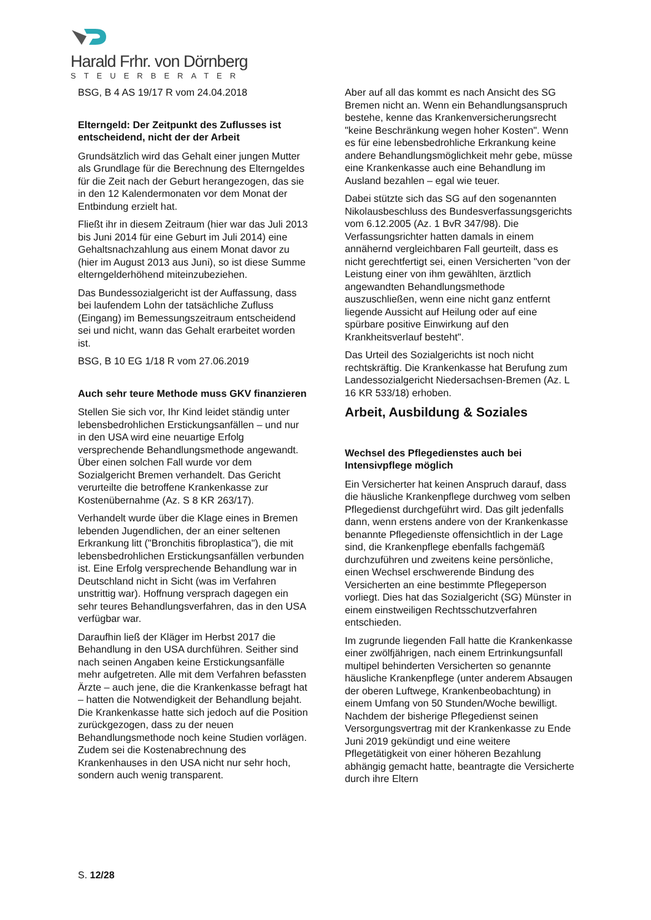Harald Frhr. von Dörnberg
STEUERBERATER
BSG, B 4 AS 19/17 R vom 24.04.2018
Elterngeld: Der Zeitpunkt des Zuflusses ist entscheidend, nicht der der Arbeit
Grundsätzlich wird das Gehalt einer jungen Mutter als Grundlage für die Berechnung des Elterngeldes für die Zeit nach der Geburt herangezogen, das sie in den 12 Kalendermonaten vor dem Monat der Entbindung erzielt hat.
Fließt ihr in diesem Zeitraum (hier war das Juli 2013 bis Juni 2014 für eine Geburt im Juli 2014) eine Gehaltsnachzahlung aus einem Monat davor zu (hier im August 2013 aus Juni), so ist diese Summe elterngelderhöhend miteinzubeziehen.
Das Bundessozialgericht ist der Auffassung, dass bei laufendem Lohn der tatsächliche Zufluss (Eingang) im Bemessungszeitraum entscheidend sei und nicht, wann das Gehalt erarbeitet worden ist.
BSG, B 10 EG 1/18 R vom 27.06.2019
Auch sehr teure Methode muss GKV finanzieren
Stellen Sie sich vor, Ihr Kind leidet ständig unter lebensbedrohlichen Erstickungsanfällen – und nur in den USA wird eine neuartige Erfolg versprechende Behandlungsmethode angewandt. Über einen solchen Fall wurde vor dem Sozialgericht Bremen verhandelt. Das Gericht verurteilte die betroffene Krankenkasse zur Kostenübernahme (Az. S 8 KR 263/17).
Verhandelt wurde über die Klage eines in Bremen lebenden Jugendlichen, der an einer seltenen Erkrankung litt ("Bronchitis fibroplastica"), die mit lebensbedrohlichen Erstickungsanfällen verbunden ist. Eine Erfolg versprechende Behandlung war in Deutschland nicht in Sicht (was im Verfahren unstrittig war). Hoffnung versprach dagegen ein sehr teures Behandlungsverfahren, das in den USA verfügbar war.
Daraufhin ließ der Kläger im Herbst 2017 die Behandlung in den USA durchführen. Seither sind nach seinen Angaben keine Erstickungsanfälle mehr aufgetreten. Alle mit dem Verfahren befassten Ärzte – auch jene, die die Krankenkasse befragt hat – hatten die Notwendigkeit der Behandlung bejaht. Die Krankenkasse hatte sich jedoch auf die Position zurückgezogen, dass zu der neuen Behandlungsmethode noch keine Studien vorlägen. Zudem sei die Kostenabrechnung des Krankenhauses in den USA nicht nur sehr hoch, sondern auch wenig transparent.
Aber auf all das kommt es nach Ansicht des SG Bremen nicht an. Wenn ein Behandlungsanspruch bestehe, kenne das Krankenversicherungsrecht "keine Beschränkung wegen hoher Kosten". Wenn es für eine lebensbedrohliche Erkrankung keine andere Behandlungsmöglichkeit mehr gebe, müsse eine Krankenkasse auch eine Behandlung im Ausland bezahlen – egal wie teuer.
Dabei stützte sich das SG auf den sogenannten Nikolausbeschluss des Bundesverfassungsgerichts vom 6.12.2005 (Az. 1 BvR 347/98). Die Verfassungsrichter hatten damals in einem annähernd vergleichbaren Fall geurteilt, dass es nicht gerechtfertigt sei, einen Versicherten "von der Leistung einer von ihm gewählten, ärztlich angewandten Behandlungsmethode auszuschließen, wenn eine nicht ganz entfernt liegende Aussicht auf Heilung oder auf eine spürbare positive Einwirkung auf den Krankheitsverlauf besteht".
Das Urteil des Sozialgerichts ist noch nicht rechtskräftig. Die Krankenkasse hat Berufung zum Landessozialgericht Niedersachsen-Bremen (Az. L 16 KR 533/18) erhoben.
Arbeit, Ausbildung & Soziales
Wechsel des Pflegedienstes auch bei Intensivpflege möglich
Ein Versicherter hat keinen Anspruch darauf, dass die häusliche Krankenpflege durchweg vom selben Pflegedienst durchgeführt wird. Das gilt jedenfalls dann, wenn erstens andere von der Krankenkasse benannte Pflegedienste offensichtlich in der Lage sind, die Krankenpflege ebenfalls fachgemäß durchzuführen und zweitens keine persönliche, einen Wechsel erschwerende Bindung des Versicherten an eine bestimmte Pflegeperson vorliegt. Dies hat das Sozialgericht (SG) Münster in einem einstweiligen Rechtsschutzverfahren entschieden.
Im zugrunde liegenden Fall hatte die Krankenkasse einer zwölfjährigen, nach einem Ertrinkungsunfall multipel behinderten Versicherten so genannte häusliche Krankenpflege (unter anderem Absaugen der oberen Luftwege, Krankenbeobachtung) in einem Umfang von 50 Stunden/Woche bewilligt. Nachdem der bisherige Pflegedienst seinen Versorgungsvertrag mit der Krankenkasse zu Ende Juni 2019 gekündigt und eine weitere Pflegetätigkeit von einer höheren Bezahlung abhängig gemacht hatte, beantragte die Versicherte durch ihre Eltern
S. 12/28